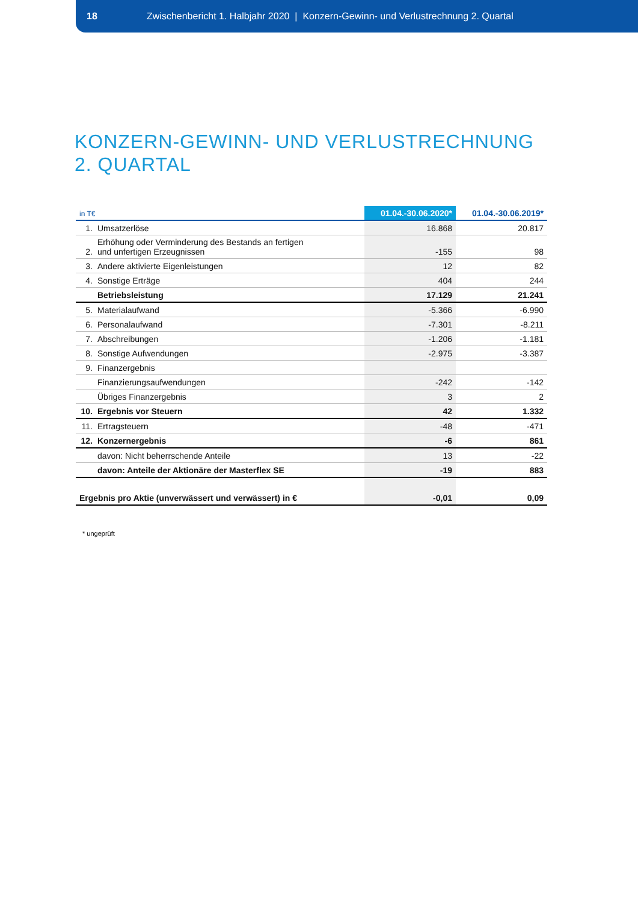18 Zwischenbericht 1. Halbjahr 2020 | Konzern-Gewinn- und Verlustrechnung 2. Quartal
KONZERN-GEWINN- UND VERLUSTRECHNUNG
2. QUARTAL
| in T€ | | 01.04.-30.06.2020* | 01.04.-30.06.2019* |
| --- | --- | --- | --- |
| 1. | Umsatzerlöse | 16.868 | 20.817 |
| 2. | Erhöhung oder Verminderung des Bestands an fertigen und unfertigen Erzeugnissen | -155 | 98 |
| 3. | Andere aktivierte Eigenleistungen | 12 | 82 |
| 4. | Sonstige Erträge | 404 | 244 |
| | Betriebsleistung | 17.129 | 21.241 |
| 5. | Materialaufwand | -5.366 | -6.990 |
| 6. | Personalaufwand | -7.301 | -8.211 |
| 7. | Abschreibungen | -1.206 | -1.181 |
| 8. | Sonstige Aufwendungen | -2.975 | -3.387 |
| 9. | Finanzergebnis | | |
| | Finanzierungsaufwendungen | -242 | -142 |
| | Übriges Finanzergebnis | 3 | 2 |
| 10. | Ergebnis vor Steuern | 42 | 1.332 |
| 11. | Ertragsteuern | -48 | -471 |
| 12. | Konzernergebnis | -6 | 861 |
| | davon: Nicht beherrschende Anteile | 13 | -22 |
| | davon: Anteile der Aktionäre der Masterflex SE | -19 | 883 |
| Ergebnis pro Aktie (unverwässert und verwässert) in € | | -0,01 | 0,09 |
* ungeprüft